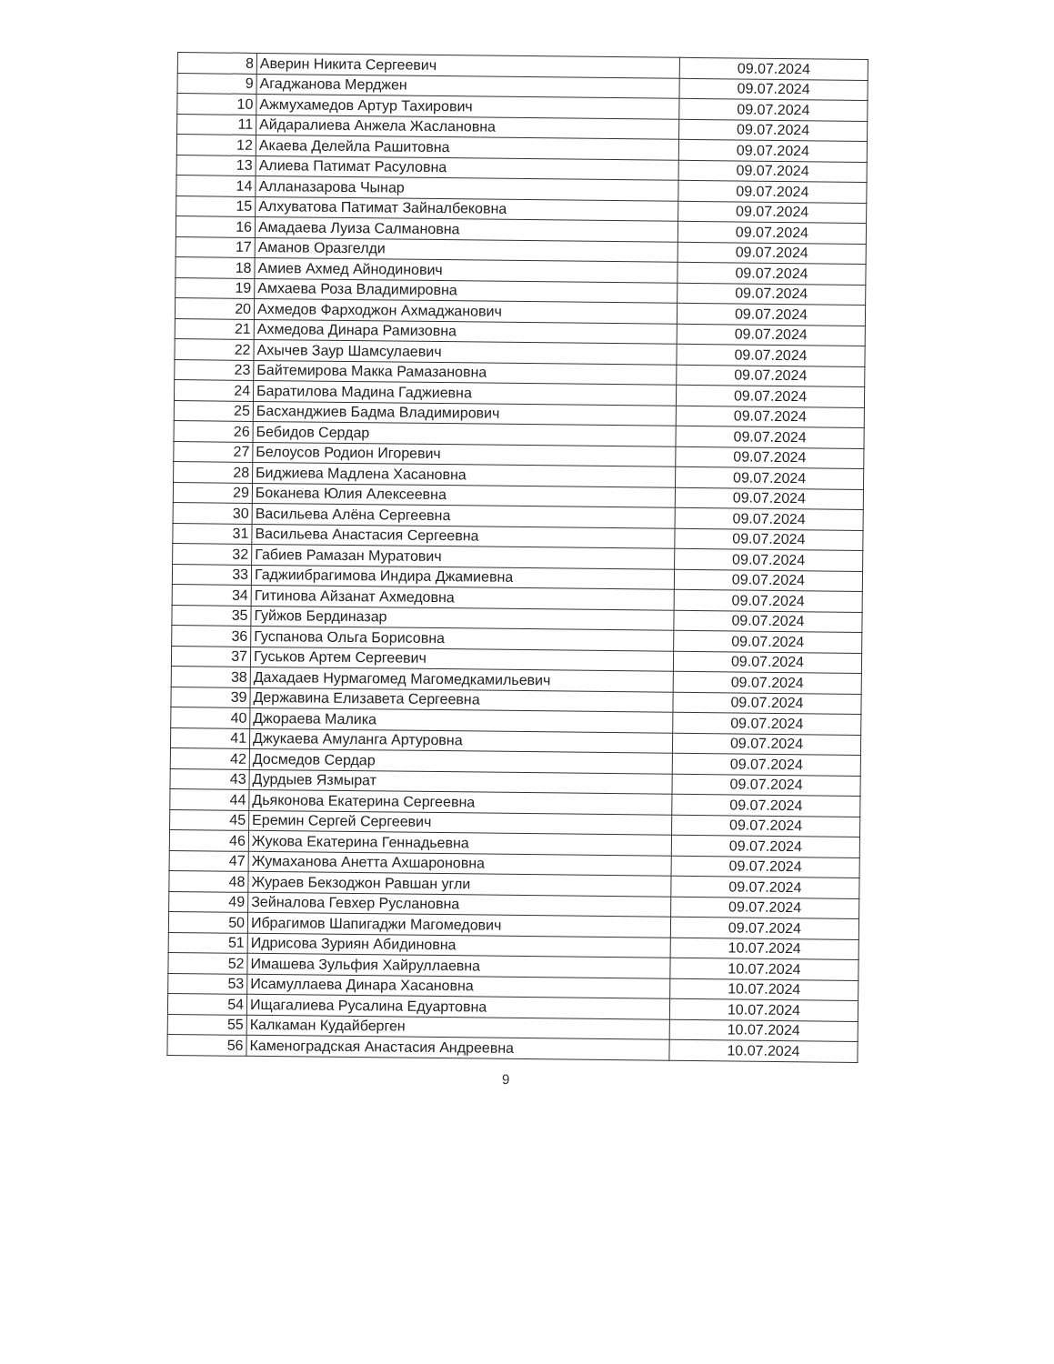| 8 | Аверин Никита Сергеевич | 09.07.2024 |
| 9 | Агаджанова Мерджен | 09.07.2024 |
| 10 | Ажмухамедов Артур Тахирович | 09.07.2024 |
| 11 | Айдаралиева Анжела Жаслановна | 09.07.2024 |
| 12 | Акаева Делейла Рашитовна | 09.07.2024 |
| 13 | Алиева Патимат Расуловна | 09.07.2024 |
| 14 | Алланазарова Чынар | 09.07.2024 |
| 15 | Алхуватова Патимат Зайналбековна | 09.07.2024 |
| 16 | Амадаева Луиза Салмановна | 09.07.2024 |
| 17 | Аманов Оразгелди | 09.07.2024 |
| 18 | Амиев Ахмед Айнодинович | 09.07.2024 |
| 19 | Амхаева Роза Владимировна | 09.07.2024 |
| 20 | Ахмедов Фарходжон Ахмаджанович | 09.07.2024 |
| 21 | Ахмедова Динара Рамизовна | 09.07.2024 |
| 22 | Ахычев Заур Шамсулаевич | 09.07.2024 |
| 23 | Байтемирова Макка Рамазановна | 09.07.2024 |
| 24 | Баратилова Мадина Гаджиевна | 09.07.2024 |
| 25 | Басханджиев Бадма Владимирович | 09.07.2024 |
| 26 | Бебидов Сердар | 09.07.2024 |
| 27 | Белоусов Родион Игоревич | 09.07.2024 |
| 28 | Биджиева Мадлена Хасановна | 09.07.2024 |
| 29 | Боканева Юлия Алексеевна | 09.07.2024 |
| 30 | Васильева Алёна Сергеевна | 09.07.2024 |
| 31 | Васильева Анастасия Сергеевна | 09.07.2024 |
| 32 | Габиев Рамазан Муратович | 09.07.2024 |
| 33 | Гаджиибрагимова Индира Джамиевна | 09.07.2024 |
| 34 | Гитинова Айзанат Ахмедовна | 09.07.2024 |
| 35 | Гуйжов Бердиназар | 09.07.2024 |
| 36 | Гуспанова Ольга Борисовна | 09.07.2024 |
| 37 | Гуськов Артем Сергеевич | 09.07.2024 |
| 38 | Дахадаев Нурмагомед Магомедкамильевич | 09.07.2024 |
| 39 | Державина Елизавета Сергеевна | 09.07.2024 |
| 40 | Джораева Малика | 09.07.2024 |
| 41 | Джукаева Амуланга Артуровна | 09.07.2024 |
| 42 | Досмедов Сердар | 09.07.2024 |
| 43 | Дурдыев Язмырат | 09.07.2024 |
| 44 | Дьяконова Екатерина Сергеевна | 09.07.2024 |
| 45 | Еремин Сергей Сергеевич | 09.07.2024 |
| 46 | Жукова Екатерина Геннадьевна | 09.07.2024 |
| 47 | Жумаханова Анетта Ахшароновна | 09.07.2024 |
| 48 | Жураев Бекзоджон Равшан угли | 09.07.2024 |
| 49 | Зейналова Гевхер Руслановна | 09.07.2024 |
| 50 | Ибрагимов Шапигаджи Магомедович | 09.07.2024 |
| 51 | Идрисова Зуриян Абидиновна | 10.07.2024 |
| 52 | Имашева Зульфия Хайруллаевна | 10.07.2024 |
| 53 | Исамуллаева Динара Хасановна | 10.07.2024 |
| 54 | Ищагалиева Русалина Едуартовна | 10.07.2024 |
| 55 | Калкаман Кудайберген | 10.07.2024 |
| 56 | Каменоградская Анастасия Андреевна | 10.07.2024 |
9